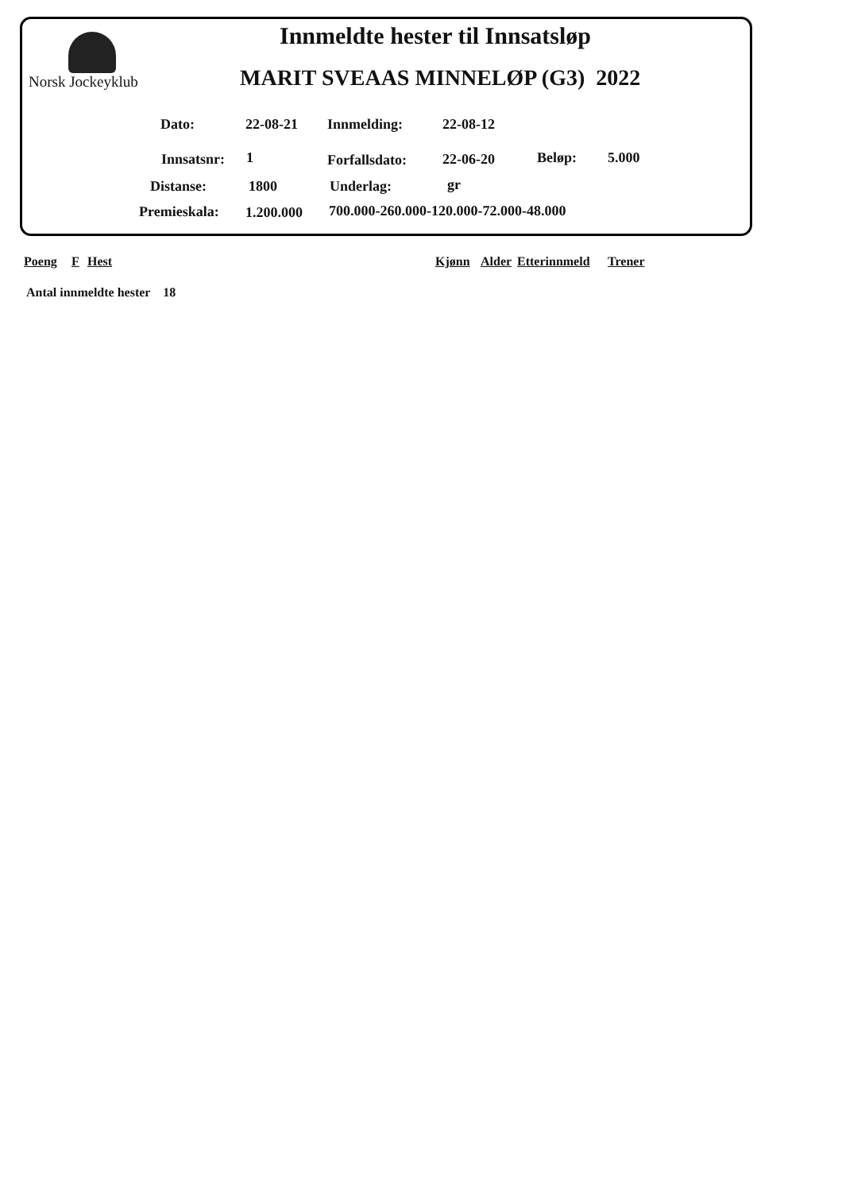Norsk Jockeyklub
Innmeldte hester til Innsatsløp
MARIT SVEAAS MINNELØP (G3) 2022
Dato: 22-08-21 Innmelding: 22-08-12
Innsatsnr: 1 Forfallsdato: 22-06-20 Beløp: 5.000
Distanse: 1800 Underlag: gr
Premieskala: 1.200.000
700.000-260.000-120.000-72.000-48.000
Poeng F Hest Kjønn Alder Etterinnmeld Trener
Antal innmeldte hester 18